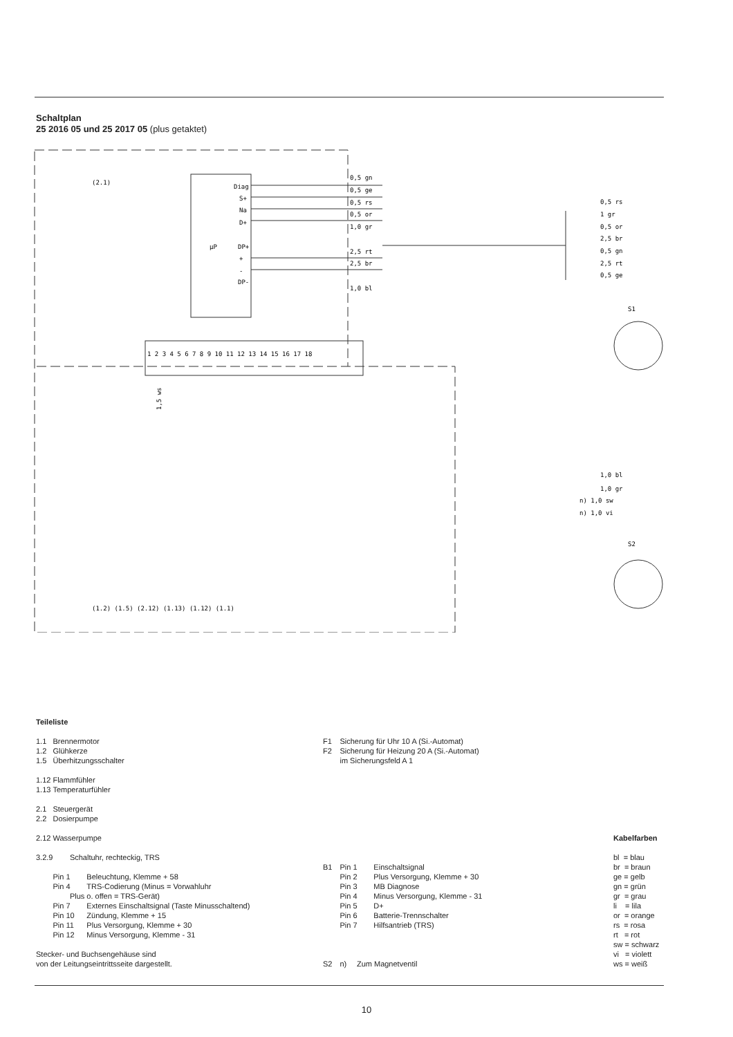Schaltplan
25 2016 05 und 25 2017 05 (plus getaktet)
(2.1)
μP
Diag
S+
Na
D+
DP+
+
-
DP-
0,5 gn
0,5 ge
0,5 rs
0,5 or
1,0 gr
2,5 rt
2,5 br
1,0 bl
1 2 3 4 5 6 7 8 9 10 11 12 13 14 15 16 17 18
1,5 ws
(1.2) (1.5) (2.12) (1.13) (1.12) (1.1)
0,5 rs
1 gr
0,5 or
2,5 br
0,5 gn
2,5 rt
0,5 ge
S1
1,0 bl
1,0 gr
n) 1,0 sw
n) 1,0 vi
S2
Teileliste
1.1 Brennermotor 1.2 Glühkerze 1.5 Überhitzungsschalter 1.12 Flammfühler 1.13 Temperaturfühler 2.1 Steuergerät 2.2 Dosierpumpe 2.12 Wasserpumpe 3.2.9 Schaltuhr, rechteckig, TRS Pin 1 Beleuchtung, Klemme + 58 Pin 4 TRS-Codierung (Minus = Vorwahluhr Plus o. offen = TRS-Gerät) Pin 7 Externes Einschaltsignal (Taste Minusschaltend) Pin 10 Zündung, Klemme + 15 Pin 11 Plus Versorgung, Klemme + 30 Pin 12 Minus Versorgung, Klemme - 31 Stecker- und Buchsengehäuse sind von der Leitungseintrittsseite dargestellt.
F1 Sicherung für Uhr 10 A (Si.-Automat) F2 Sicherung für Heizung 20 A (Si.-Automat) im Sicherungsfeld A 1 B1 Pin 1 Einschaltsignal Pin 2 Plus Versorgung, Klemme + 30 Pin 3 MB Diagnose Pin 4 Minus Versorgung, Klemme - 31 Pin 5 D+ Pin 6 Batterie-Trennschalter Pin 7 Hilfsantrieb (TRS) S2 n) Zum Magnetventil
Kabelfarben bl = blau br = braun ge = gelb gn = grün gr = grau li = lila or = orange rs = rosa rt = rot sw = schwarz vi = violett ws = weiß
10